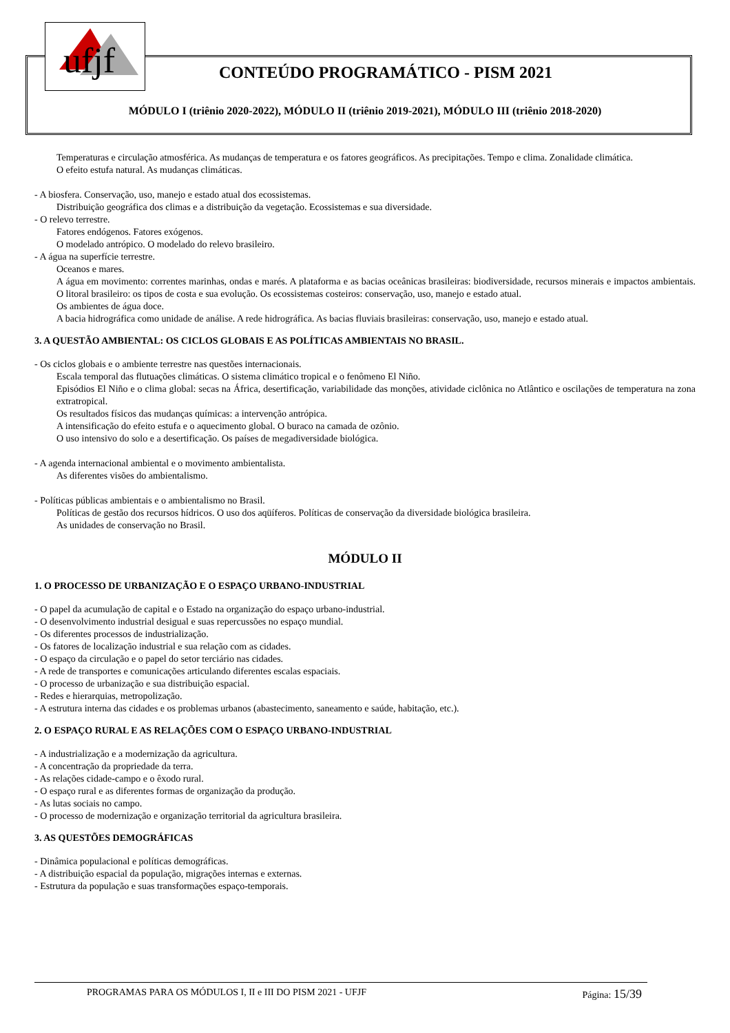ufjf
CONTEÚDO PROGRAMÁTICO - PISM 2021
MÓDULO I (triênio 2020-2022), MÓDULO II (triênio 2019-2021), MÓDULO III (triênio 2018-2020)
Temperaturas e circulação atmosférica. As mudanças de temperatura e os fatores geográficos. As precipitações. Tempo e clima. Zonalidade climática.
O efeito estufa natural. As mudanças climáticas.
- A biosfera. Conservação, uso, manejo e estado atual dos ecossistemas.
Distribuição geográfica dos climas e a distribuição da vegetação. Ecossistemas e sua diversidade.
- O relevo terrestre.
Fatores endógenos. Fatores exógenos.
O modelado antrópico. O modelado do relevo brasileiro.
- A água na superfície terrestre.
Oceanos e mares.
A água em movimento: correntes marinhas, ondas e marés. A plataforma e as bacias oceânicas brasileiras: biodiversidade, recursos minerais e impactos ambientais. O litoral brasileiro: os tipos de costa e sua evolução. Os ecossistemas costeiros: conservação, uso, manejo e estado atual.
Os ambientes de água doce.
A bacia hidrográfica como unidade de análise. A rede hidrográfica. As bacias fluviais brasileiras: conservação, uso, manejo e estado atual.
3. A QUESTÃO AMBIENTAL: OS CICLOS GLOBAIS E AS POLÍTICAS AMBIENTAIS NO BRASIL.
- Os ciclos globais e o ambiente terrestre nas questões internacionais.
Escala temporal das flutuações climáticas. O sistema climático tropical e o fenômeno El Niño.
Episódios El Niño e o clima global: secas na África, desertificação, variabilidade das monções, atividade ciclônica no Atlântico e oscilações de temperatura na zona extratropical.
Os resultados físicos das mudanças químicas: a intervenção antrópica.
A intensificação do efeito estufa e o aquecimento global. O buraco na camada de ozônio.
O uso intensivo do solo e a desertificação. Os países de megadiversidade biológica.
- A agenda internacional ambiental e o movimento ambientalista.
As diferentes visões do ambientalismo.
- Políticas públicas ambientais e o ambientalismo no Brasil.
Políticas de gestão dos recursos hídricos. O uso dos aqüíferos. Políticas de conservação da diversidade biológica brasileira.
As unidades de conservação no Brasil.
MÓDULO II
1. O PROCESSO DE URBANIZAÇÃO E O ESPAÇO URBANO-INDUSTRIAL
- O papel da acumulação de capital e o Estado na organização do espaço urbano-industrial.
- O desenvolvimento industrial desigual e suas repercussões no espaço mundial.
- Os diferentes processos de industrialização.
- Os fatores de localização industrial e sua relação com as cidades.
- O espaço da circulação e o papel do setor terciário nas cidades.
- A rede de transportes e comunicações articulando diferentes escalas espaciais.
- O processo de urbanização e sua distribuição espacial.
- Redes e hierarquias, metropolização.
- A estrutura interna das cidades e os problemas urbanos (abastecimento, saneamento e saúde, habitação, etc.).
2. O ESPAÇO RURAL E AS RELAÇÕES COM O ESPAÇO URBANO-INDUSTRIAL
- A industrialização e a modernização da agricultura.
- A concentração da propriedade da terra.
- As relações cidade-campo e o êxodo rural.
- O espaço rural e as diferentes formas de organização da produção.
- As lutas sociais no campo.
- O processo de modernização e organização territorial da agricultura brasileira.
3. AS QUESTÕES DEMOGRÁFICAS
- Dinâmica populacional e políticas demográficas.
- A distribuição espacial da população, migrações internas e externas.
- Estrutura da população e suas transformações espaço-temporais.
PROGRAMAS PARA OS MÓDULOS I, II e III DO PISM 2021 - UFJF Página: 15/39